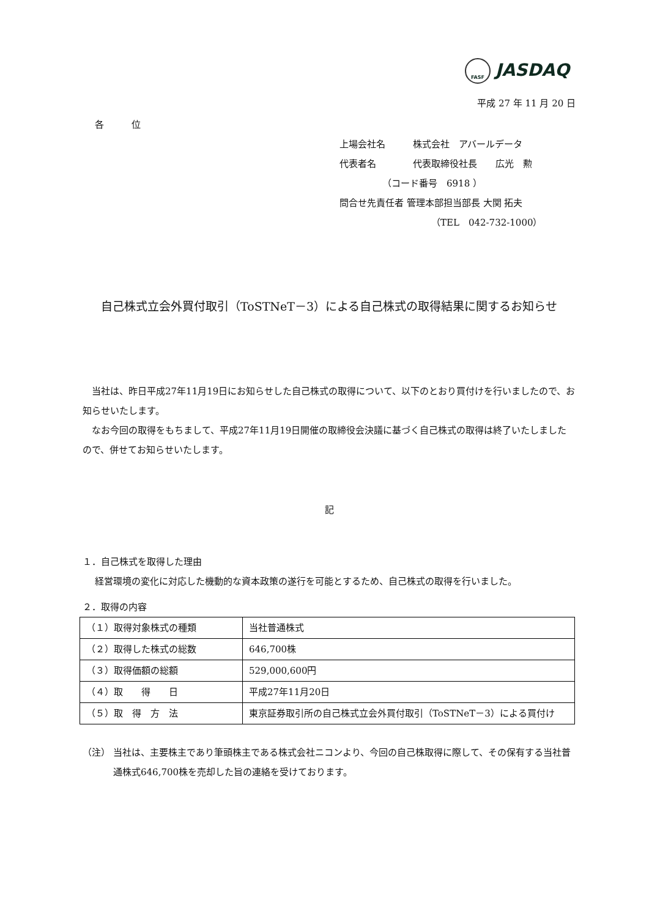FASF JASDAQ
平成 27 年 11 月 20 日
各　　　位
上場会社名　　　株式会社　アバールデータ
代表者名　　　　代表取締役社長　　広光　勲
（コード番号　6918 ）
問合せ先責任者 管理本部担当部長 大関 拓夫
（TEL　042-732-1000）
自己株式立会外買付取引（ToSTNeT－3）による自己株式の取得結果に関するお知らせ
　当社は、昨日平成27年11月19日にお知らせした自己株式の取得について、以下のとおり買付けを行いましたので、お知らせいたします。
　なお今回の取得をもちまして、平成27年11月19日開催の取締役会決議に基づく自己株式の取得は終了いたしましたので、併せてお知らせいたします。
記
１．自己株式を取得した理由
経営環境の変化に対応した機動的な資本政策の遂行を可能とするため、自己株式の取得を行いました。
２．取得の内容
| （１）取得対象株式の種類 | 当社普通株式 |
| （２）取得した株式の総数 | 646,700株 |
| （３）取得価額の総額 | 529,000,600円 |
| （４）取 得 日 | 平成27年11月20日 |
| （５）取 得 方 法 | 東京証券取引所の自己株式立会外買付取引（ToSTNeT－3）による買付け |
（注） 当社は、主要株主であり筆頭株主である株式会社ニコンより、今回の自己株取得に際して、その保有する当社普通株式646,700株を売却した旨の連絡を受けております。